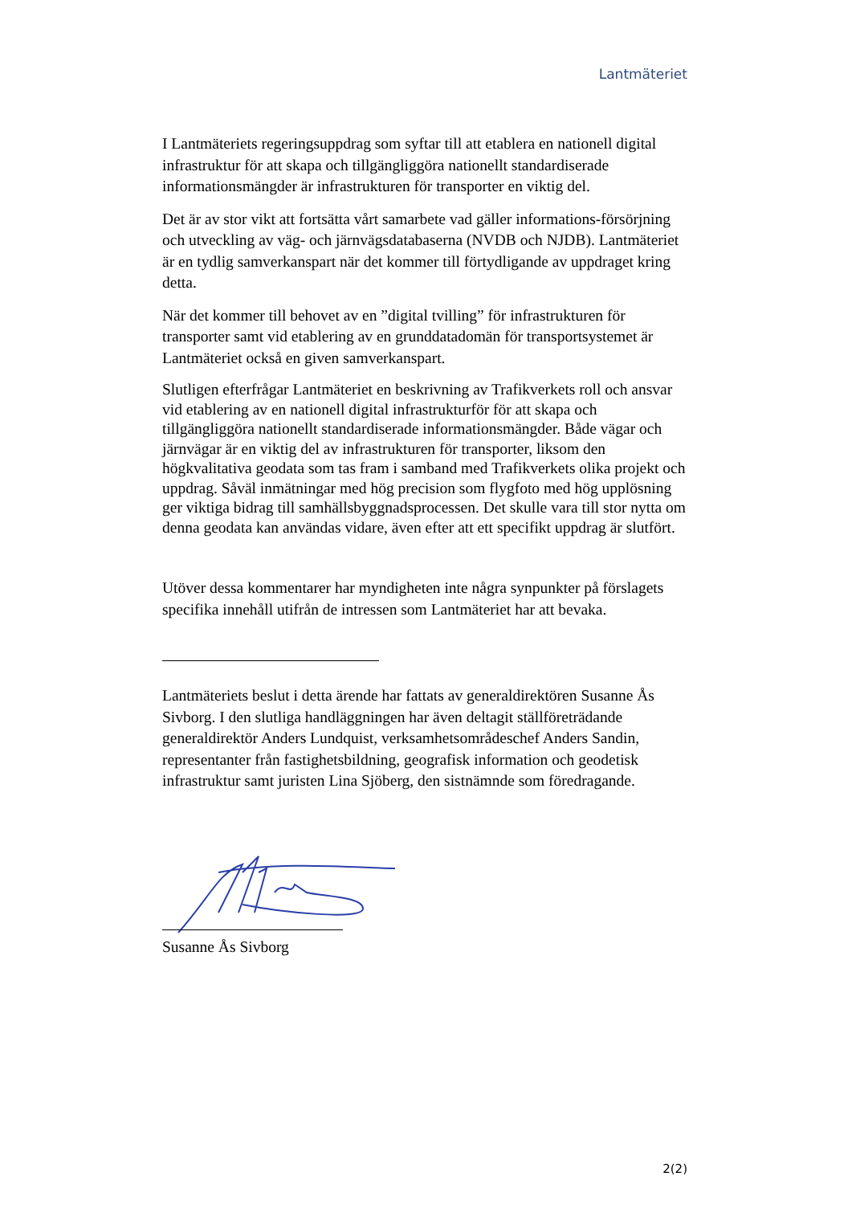Lantmäteriet
I Lantmäteriets regeringsuppdrag som syftar till att etablera en nationell digital infrastruktur för att skapa och tillgängliggöra nationellt standardiserade informationsmängder är infrastrukturen för transporter en viktig del.
Det är av stor vikt att fortsätta vårt samarbete vad gäller informations-försörjning och utveckling av väg- och järnvägsdatabaserna (NVDB och NJDB). Lantmäteriet är en tydlig samverkanspart när det kommer till förtydligande av uppdraget kring detta.
När det kommer till behovet av en ”digital tvilling” för infrastrukturen för transporter samt vid etablering av en grunddatadomän för transportsystemet är Lantmäteriet också en given samverkanspart.
Slutligen efterfrågar Lantmäteriet en beskrivning av Trafikverkets roll och ansvar vid etablering av en nationell digital infrastrukturför för att skapa och tillgängliggöra nationellt standardiserade informationsmängder. Både vägar och järnvägar är en viktig del av infrastrukturen för transporter, liksom den högkvalitativa geodata som tas fram i samband med Trafikverkets olika projekt och uppdrag. Såväl inmätningar med hög precision som flygfoto med hög upplösning ger viktiga bidrag till samhällsbyggnadsprocessen. Det skulle vara till stor nytta om denna geodata kan användas vidare, även efter att ett specifikt uppdrag är slutfört.
Utöver dessa kommentarer har myndigheten inte några synpunkter på förslagets specifika innehåll utifrån de intressen som Lantmäteriet har att bevaka.
Lantmäteriets beslut i detta ärende har fattats av generaldirektören Susanne Ås Sivborg. I den slutliga handläggningen har även deltagit ställföreträdande generaldirektör Anders Lundquist, verksamhetsområdeschef Anders Sandin, representanter från fastighetsbildning, geografisk information och geodetisk infrastruktur samt juristen Lina Sjöberg, den sistnämnde som föredragande.
Susanne Ås Sivborg
2(2)